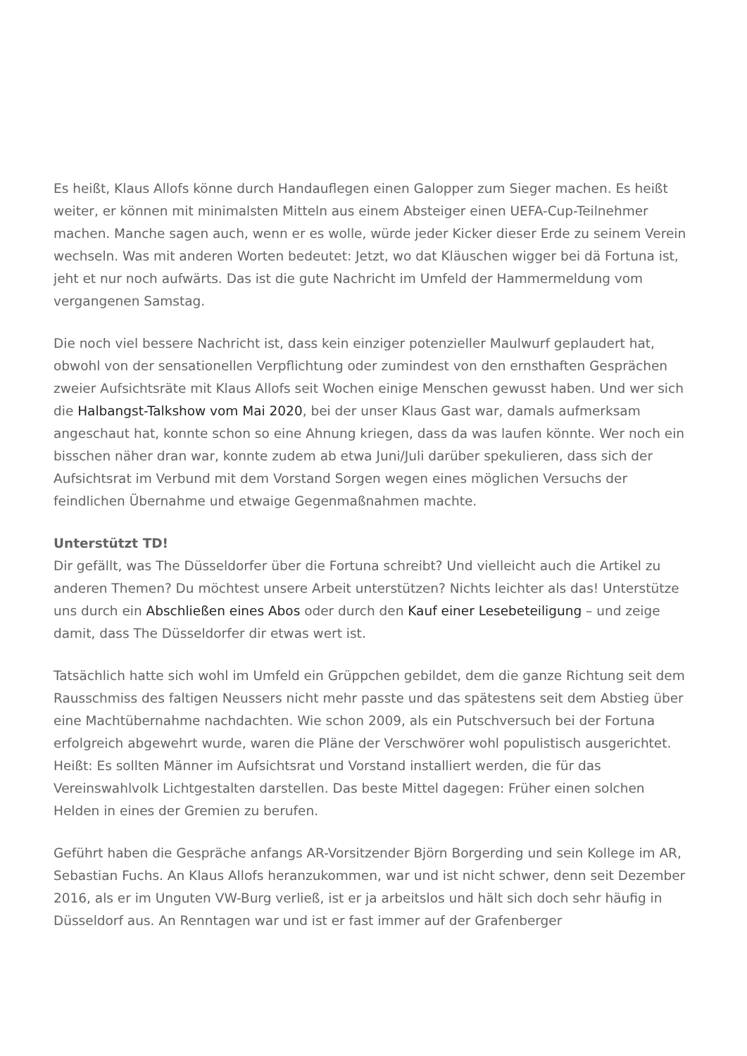Es heißt, Klaus Allofs könne durch Handauflegen einen Galopper zum Sieger machen. Es heißt weiter, er können mit minimalsten Mitteln aus einem Absteiger einen UEFA-Cup-Teilnehmer machen. Manche sagen auch, wenn er es wolle, würde jeder Kicker dieser Erde zu seinem Verein wechseln. Was mit anderen Worten bedeutet: Jetzt, wo dat Kläuschen wigger bei dä Fortuna ist, jeht et nur noch aufwärts. Das ist die gute Nachricht im Umfeld der Hammermeldung vom vergangenen Samstag.
Die noch viel bessere Nachricht ist, dass kein einziger potenzieller Maulwurf geplaudert hat, obwohl von der sensationellen Verpflichtung oder zumindest von den ernsthaften Gesprächen zweier Aufsichtsräte mit Klaus Allofs seit Wochen einige Menschen gewusst haben. Und wer sich die Halbangst-Talkshow vom Mai 2020, bei der unser Klaus Gast war, damals aufmerksam angeschaut hat, konnte schon so eine Ahnung kriegen, dass da was laufen könnte. Wer noch ein bisschen näher dran war, konnte zudem ab etwa Juni/Juli darüber spekulieren, dass sich der Aufsichtsrat im Verbund mit dem Vorstand Sorgen wegen eines möglichen Versuchs der feindlichen Übernahme und etwaige Gegenmaßnahmen machte.
Unterstützt TD!
Dir gefällt, was The Düsseldorfer über die Fortuna schreibt? Und vielleicht auch die Artikel zu anderen Themen? Du möchtest unsere Arbeit unterstützen? Nichts leichter als das! Unterstütze uns durch ein Abschließen eines Abos oder durch den Kauf einer Lesebeteiligung – und zeige damit, dass The Düsseldorfer dir etwas wert ist.
Tatsächlich hatte sich wohl im Umfeld ein Grüppchen gebildet, dem die ganze Richtung seit dem Rausschmiss des faltigen Neussers nicht mehr passte und das spätestens seit dem Abstieg über eine Machtübernahme nachdachten. Wie schon 2009, als ein Putschversuch bei der Fortuna erfolgreich abgewehrt wurde, waren die Pläne der Verschwörer wohl populistisch ausgerichtet. Heißt: Es sollten Männer im Aufsichtsrat und Vorstand installiert werden, die für das Vereinswahlvolk Lichtgestalten darstellen. Das beste Mittel dagegen: Früher einen solchen Helden in eines der Gremien zu berufen.
Geführt haben die Gespräche anfangs AR-Vorsitzender Björn Borgerding und sein Kollege im AR, Sebastian Fuchs. An Klaus Allofs heranzukommen, war und ist nicht schwer, denn seit Dezember 2016, als er im Unguten VW-Burg verließ, ist er ja arbeitslos und hält sich doch sehr häufig in Düsseldorf aus. An Renntagen war und ist er fast immer auf der Grafenberger